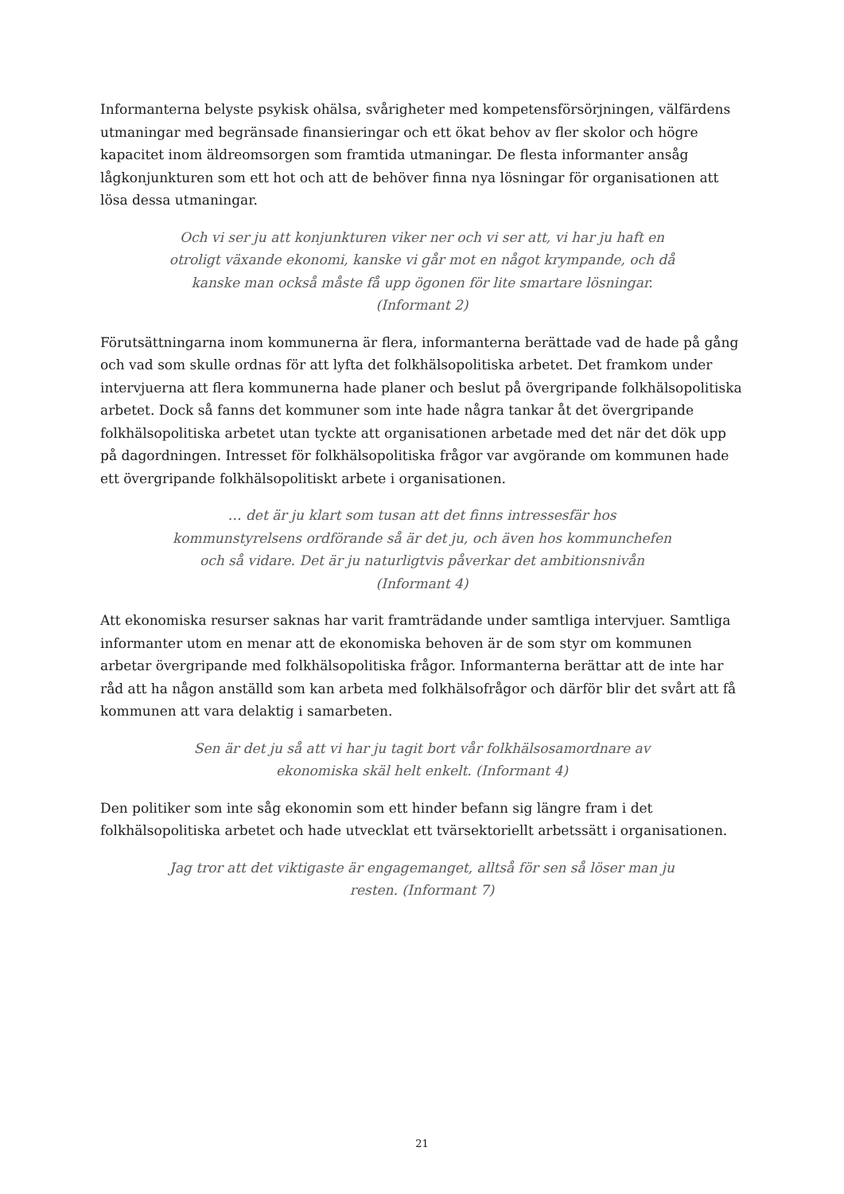Informanterna belyste psykisk ohälsa, svårigheter med kompetensförsörjningen, välfärdens utmaningar med begränsade finansieringar och ett ökat behov av fler skolor och högre kapacitet inom äldreomsorgen som framtida utmaningar. De flesta informanter ansåg lågkonjunkturen som ett hot och att de behöver finna nya lösningar för organisationen att lösa dessa utmaningar.
Och vi ser ju att konjunkturen viker ner och vi ser att, vi har ju haft en otroligt växande ekonomi, kanske vi går mot en något krympande, och då kanske man också måste få upp ögonen för lite smartare lösningar. (Informant 2)
Förutsättningarna inom kommunerna är flera, informanterna berättade vad de hade på gång och vad som skulle ordnas för att lyfta det folkhälsopolitiska arbetet. Det framkom under intervjuerna att flera kommunerna hade planer och beslut på övergripande folkhälsopolitiska arbetet. Dock så fanns det kommuner som inte hade några tankar åt det övergripande folkhälsopolitiska arbetet utan tyckte att organisationen arbetade med det när det dök upp på dagordningen. Intresset för folkhälsopolitiska frågor var avgörande om kommunen hade ett övergripande folkhälsopolitiskt arbete i organisationen.
… det är ju klart som tusan att det finns intressesfär hos kommunstyrelsens ordförande så är det ju, och även hos kommunchefen och så vidare. Det är ju naturligtvis påverkar det ambitionsnivån (Informant 4)
Att ekonomiska resurser saknas har varit framträdande under samtliga intervjuer. Samtliga informanter utom en menar att de ekonomiska behoven är de som styr om kommunen arbetar övergripande med folkhälsopolitiska frågor. Informanterna berättar att de inte har råd att ha någon anställd som kan arbeta med folkhälsofrågor och därför blir det svårt att få kommunen att vara delaktig i samarbeten.
Sen är det ju så att vi har ju tagit bort vår folkhälsosamordnare av ekonomiska skäl helt enkelt. (Informant 4)
Den politiker som inte såg ekonomin som ett hinder befann sig längre fram i det folkhälsopolitiska arbetet och hade utvecklat ett tvärsektoriellt arbetssätt i organisationen.
Jag tror att det viktigaste är engagemanget, alltså för sen så löser man ju resten. (Informant 7)
21